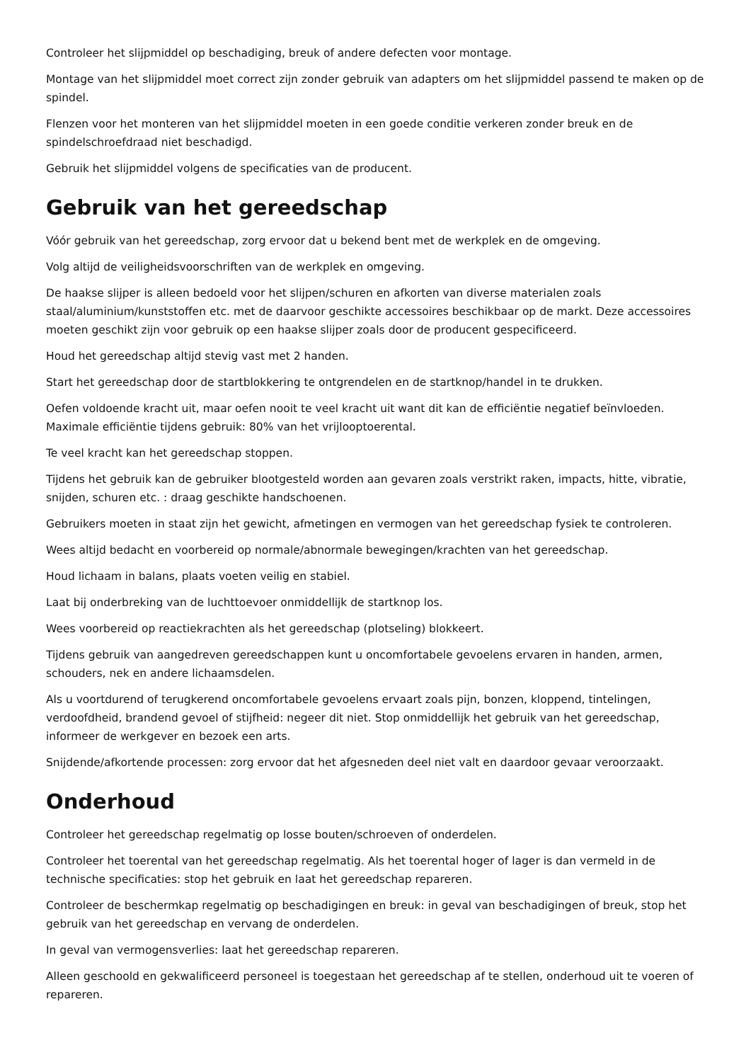Controleer het slijpmiddel op beschadiging, breuk of andere defecten voor montage.
Montage van het slijpmiddel moet correct zijn zonder gebruik van adapters om het slijpmiddel passend te maken op de spindel.
Flenzen voor het monteren van het slijpmiddel moeten in een goede conditie verkeren zonder breuk en de spindelschroefdraad niet beschadigd.
Gebruik het slijpmiddel volgens de specificaties van de producent.
Gebruik van het gereedschap
Vóór gebruik van het gereedschap, zorg ervoor dat u bekend bent met de werkplek en de omgeving.
Volg altijd de veiligheidsvoorschriften van de werkplek en omgeving.
De haakse slijper is alleen bedoeld voor het slijpen/schuren en afkorten van diverse materialen zoals staal/aluminium/kunststoffen etc. met de daarvoor geschikte accessoires beschikbaar op de markt. Deze accessoires moeten geschikt zijn voor gebruik op een haakse slijper zoals door de producent gespecificeerd.
Houd het gereedschap altijd stevig vast met 2 handen.
Start het gereedschap door de startblokkering te ontgrendelen en de startknop/handel in te drukken.
Oefen voldoende kracht uit, maar oefen nooit te veel kracht uit want dit kan de efficiëntie negatief beïnvloeden. Maximale efficiëntie tijdens gebruik: 80% van het vrijlooptoerental.
Te veel kracht kan het gereedschap stoppen.
Tijdens het gebruik kan de gebruiker blootgesteld worden aan gevaren zoals verstrikt raken, impacts, hitte, vibratie, snijden, schuren etc. : draag geschikte handschoenen.
Gebruikers moeten in staat zijn het gewicht, afmetingen en vermogen van het gereedschap fysiek te controleren.
Wees altijd bedacht en voorbereid op normale/abnormale bewegingen/krachten van het gereedschap.
Houd lichaam in balans, plaats voeten veilig en stabiel.
Laat bij onderbreking van de luchttoevoer onmiddellijk de startknop los.
Wees voorbereid op reactiekrachten als het gereedschap (plotseling) blokkeert.
Tijdens gebruik van aangedreven gereedschappen kunt u oncomfortabele gevoelens ervaren in handen, armen, schouders, nek en andere lichaamsdelen.
Als u voortdurend of terugkerend oncomfortabele gevoelens ervaart zoals pijn, bonzen, kloppend, tintelingen, verdoofdheid, brandend gevoel of stijfheid: negeer dit niet. Stop onmiddellijk het gebruik van het gereedschap, informeer de werkgever en bezoek een arts.
Snijdende/afkortende processen: zorg ervoor dat het afgesneden deel niet valt en daardoor gevaar veroorzaakt.
Onderhoud
Controleer het gereedschap regelmatig op losse bouten/schroeven of onderdelen.
Controleer het toerental van het gereedschap regelmatig. Als het toerental hoger of lager is dan vermeld in de technische specificaties: stop het gebruik en laat het gereedschap repareren.
Controleer de beschermkap regelmatig op beschadigingen en breuk: in geval van beschadigingen of breuk, stop het gebruik van het gereedschap en vervang de onderdelen.
In geval van vermogensverlies: laat het gereedschap repareren.
Alleen geschoold en gekwalificeerd personeel is toegestaan het gereedschap af te stellen, onderhoud uit te voeren of repareren.